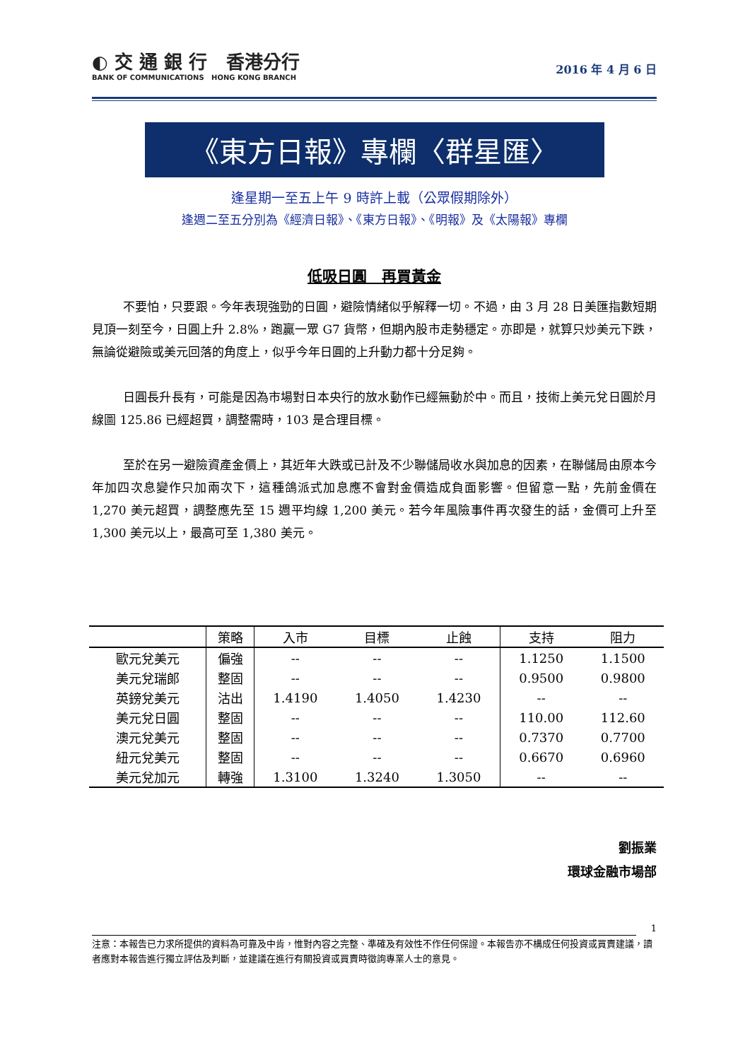◐ 交 通 銀 行 香港分行
BANK OF COMMUNICATIONS HONG KONG BRANCH
2016 年 4 月 6 日
《東方日報》專欄〈群星匯〉
逢星期一至五上午 9 時許上載（公眾假期除外）
逢週二至五分別為《經濟日報》、《東方日報》、《明報》及《太陽報》專欄
低吸日圓　再買黃金
不要怕，只要跟。今年表現強勁的日圓，避險情緒似乎解釋一切。不過，由 3 月 28 日美匯指數短期見頂一刻至今，日圓上升 2.8%，跑贏一眾 G7 貨幣，但期內股市走勢穩定。亦即是，就算只炒美元下跌，無論從避險或美元回落的角度上，似乎今年日圓的上升動力都十分足夠。
日圓長升長有，可能是因為市場對日本央行的放水動作已經無動於中。而且，技術上美元兌日圓於月線圖 125.86 已經超買，調整需時，103 是合理目標。
至於在另一避險資產金價上，其近年大跌或已計及不少聯儲局收水與加息的因素，在聯儲局由原本今年加四次息變作只加兩次下，這種鴿派式加息應不會對金價造成負面影響。但留意一點，先前金價在 1,270 美元超買，調整應先至 15 週平均線 1,200 美元。若今年風險事件再次發生的話，金價可上升至 1,300 美元以上，最高可至 1,380 美元。
| | 策略 | 入市 | 目標 | 止蝕 | 支持 | 阻力 |
| --- | --- | --- | --- | --- | --- | --- |
| 歐元兌美元 | 偏強 | -- | -- | -- | 1.1250 | 1.1500 |
| 美元兌瑞郎 | 整固 | -- | -- | -- | 0.9500 | 0.9800 |
| 英鎊兌美元 | 沽出 | 1.4190 | 1.4050 | 1.4230 | -- | -- |
| 美元兌日圓 | 整固 | -- | -- | -- | 110.00 | 112.60 |
| 澳元兌美元 | 整固 | -- | -- | -- | 0.7370 | 0.7700 |
| 紐元兌美元 | 整固 | -- | -- | -- | 0.6670 | 0.6960 |
| 美元兌加元 | 轉強 | 1.3100 | 1.3240 | 1.3050 | -- | -- |
劉振業
環球金融市場部
1
注意：本報告已力求所提供的資料為可靠及中肯，惟對內容之完整、準確及有效性不作任何保證。本報告亦不構成任何投資或買賣建議，讀者應對本報告進行獨立評估及判斷，並建議在進行有關投資或買賣時徵詢專業人士的意見。